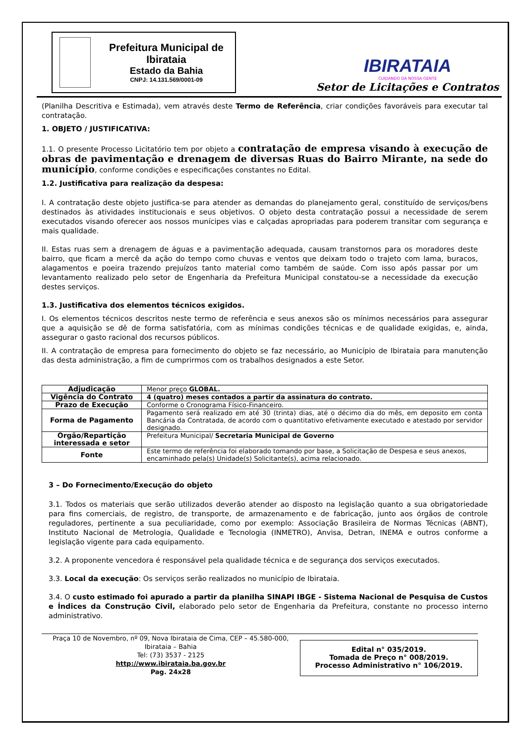Prefeitura Municipal de Ibirataia
Estado da Bahia
CNPJ: 14.131.569/0001-09
IBIRATAIA
CUIDANDO DA NOSSA GENTE
Setor de Licitações e Contratos
(Planilha Descritiva e Estimada), vem através deste Termo de Referência, criar condições favoráveis para executar tal contratação.
1. OBJETO / JUSTIFICATIVA:
1.1. O presente Processo Licitatório tem por objeto a contratação de empresa visando à execução de obras de pavimentação e drenagem de diversas Ruas do Bairro Mirante, na sede do município, conforme condições e especificações constantes no Edital.
1.2. Justificativa para realização da despesa:
I. A contratação deste objeto justifica-se para atender as demandas do planejamento geral, constituído de serviços/bens destinados às atividades institucionais e seus objetivos. O objeto desta contratação possui a necessidade de serem executados visando oferecer aos nossos munícipes vias e calçadas apropriadas para poderem transitar com segurança e mais qualidade.
II. Estas ruas sem a drenagem de águas e a pavimentação adequada, causam transtornos para os moradores deste bairro, que ficam a mercê da ação do tempo como chuvas e ventos que deixam todo o trajeto com lama, buracos, alagamentos e poeira trazendo prejuízos tanto material como também de saúde. Com isso após passar por um levantamento realizado pelo setor de Engenharia da Prefeitura Municipal constatou-se a necessidade da execução destes serviços.
1.3. Justificativa dos elementos técnicos exigidos.
I. Os elementos técnicos descritos neste termo de referência e seus anexos são os mínimos necessários para assegurar que a aquisição se dê de forma satisfatória, com as mínimas condições técnicas e de qualidade exigidas, e, ainda, assegurar o gasto racional dos recursos públicos.
II. A contratação de empresa para fornecimento do objeto se faz necessário, ao Município de Ibirataia para manutenção das desta administração, a fim de cumprirmos com os trabalhos designados a este Setor.
| Adjudicação | Menor preço GLOBAL. |
| Vigência do Contrato | 4 (quatro) meses contados a partir da assinatura do contrato. |
| Prazo de Execução | Conforme o Cronograma Físico-Financeiro. |
| Forma de Pagamento | Pagamento será realizado em até 30 (trinta) dias, até o décimo dia do mês, em deposito em conta Bancária da Contratada, de acordo com o quantitativo efetivamente executado e atestado por servidor designado. |
| Órgão/Repartição interessada e setor | Prefeitura Municipal/ Secretaria Municipal de Governo |
| Fonte | Este termo de referência foi elaborado tomando por base, a Solicitação de Despesa e seus anexos, encaminhado pela(s) Unidade(s) Solicitante(s), acima relacionado. |
3 – Do Fornecimento/Execução do objeto
3.1. Todos os materiais que serão utilizados deverão atender ao disposto na legislação quanto a sua obrigatoriedade para fins comerciais, de registro, de transporte, de armazenamento e de fabricação, junto aos órgãos de controle reguladores, pertinente a sua peculiaridade, como por exemplo: Associação Brasileira de Normas Técnicas (ABNT), Instituto Nacional de Metrologia, Qualidade e Tecnologia (INMETRO), Anvisa, Detran, INEMA e outros conforme a legislação vigente para cada equipamento.
3.2. A proponente vencedora é responsável pela qualidade técnica e de segurança dos serviços executados.
3.3. Local da execução: Os serviços serão realizados no município de Ibirataia.
3.4. O custo estimado foi apurado a partir da planilha SINAPI IBGE - Sistema Nacional de Pesquisa de Custos e Índices da Construção Civil, elaborado pelo setor de Engenharia da Prefeitura, constante no processo interno administrativo.
Praça 10 de Novembro, nº 09, Nova Ibirataia de Cima, CEP – 45.580-000,
Ibirataia – Bahia
Tel: (73) 3537 - 2125
http://www.ibirataia.ba.gov.br
Pag. 24x28
Edital n° 035/2019.
Tomada de Preço n° 008/2019.
Processo Administrativo n° 106/2019.